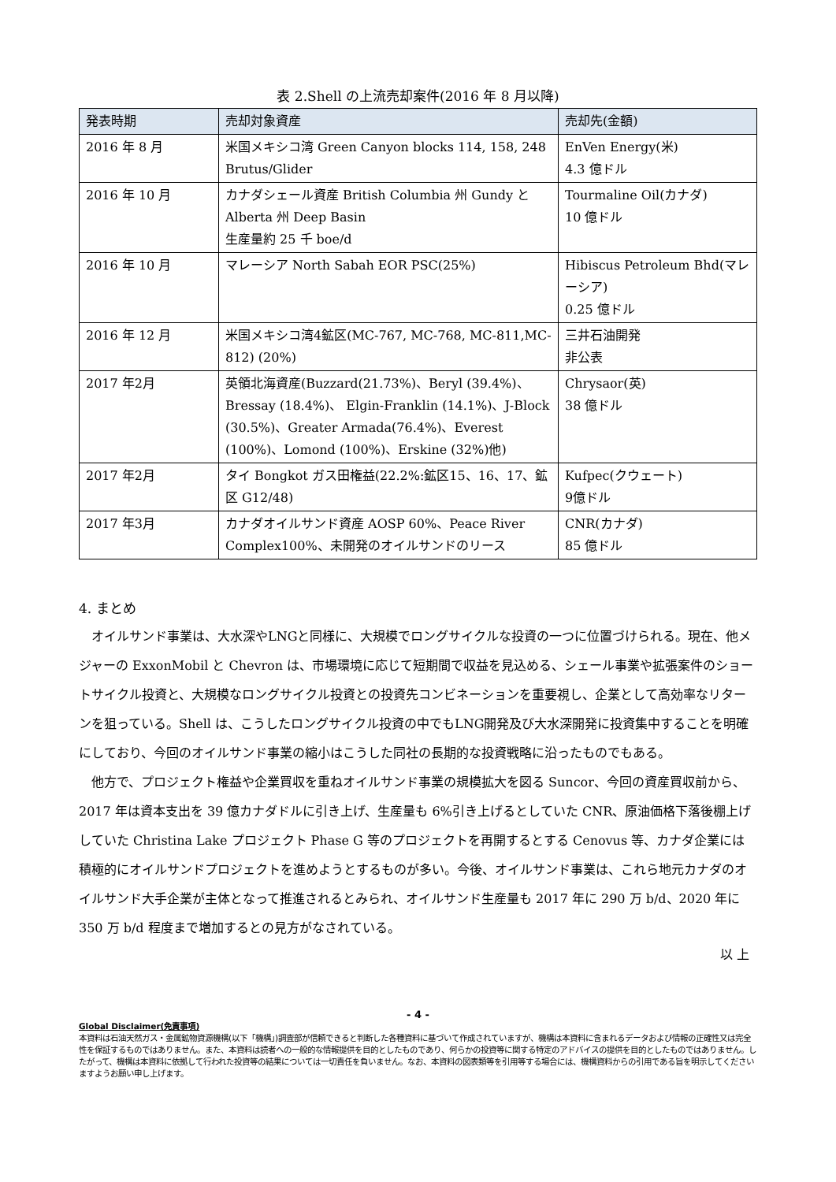表 2.Shell の上流売却案件(2016 年 8 月以降)
| 発表時期 | 売却対象資産 | 売却先(金額) |
| --- | --- | --- |
| 2016 年 8 月 | 米国メキシコ湾 Green Canyon blocks 114, 158, 248 Brutus/Glider | EnVen Energy(米) 4.3 億ドル |
| 2016 年 10 月 | カナダシェール資産 British Columbia 州 Gundy と Alberta 州 Deep Basin 生産量約 25 千 boe/d | Tourmaline Oil(カナダ) 10 億ドル |
| 2016 年 10 月 | マレーシア North Sabah EOR PSC(25%) | Hibiscus Petroleum Bhd(マレーシア) 0.25 億ドル |
| 2016 年 12 月 | 米国メキシコ湾4鉱区(MC-767, MC-768, MC-811,MC-812) (20%) | 三井石油開発 非公表 |
| 2017 年2月 | 英領北海資産(Buzzard(21.73%)、Beryl (39.4%)、Bressay (18.4%)、 Elgin-Franklin (14.1%)、J-Block (30.5%)、Greater Armada(76.4%)、Everest (100%)、Lomond (100%)、Erskine (32%)他) | Chrysaor(英) 38 億ドル |
| 2017 年2月 | タイ Bongkot ガス田権益(22.2%:鉱区15、16、17、鉱区 G12/48) | Kufpec(クウェート) 9億ドル |
| 2017 年3月 | カナダオイルサンド資産 AOSP 60%、Peace River Complex100%、未開発のオイルサンドのリース | CNR(カナダ) 85 億ドル |
4. まとめ
オイルサンド事業は、大水深やLNGと同様に、大規模でロングサイクルな投資の一つに位置づけられる。現在、他メジャーの ExxonMobil と Chevron は、市場環境に応じて短期間で収益を見込める、シェール事業や拡張案件のショートサイクル投資と、大規模なロングサイクル投資との投資先コンビネーションを重要視し、企業として高効率なリターンを狙っている。Shell は、こうしたロングサイクル投資の中でもLNG開発及び大水深開発に投資集中することを明確にしており、今回のオイルサンド事業の縮小はこうした同社の長期的な投資戦略に沿ったものでもある。
他方で、プロジェクト権益や企業買収を重ねオイルサンド事業の規模拡大を図る Suncor、今回の資産買収前から、2017 年は資本支出を 39 億カナダドルに引き上げ、生産量も 6%引き上げるとしていた CNR、原油価格下落後棚上げしていた Christina Lake プロジェクト Phase G 等のプロジェクトを再開するとする Cenovus 等、カナダ企業には積極的にオイルサンドプロジェクトを進めようとするものが多い。今後、オイルサンド事業は、これら地元カナダのオイルサンド大手企業が主体となって推進されるとみられ、オイルサンド生産量も 2017 年に 290 万 b/d、2020 年に 350 万 b/d 程度まで増加するとの見方がなされている。
以 上
- 4 -
Global Disclaimer(免責事項)
本資料は石油天然ガス・金属鉱物資源機構(以下「機構」)調査部が信頼できると判断した各種資料に基づいて作成されていますが、機構は本資料に含まれるデータおよび情報の正確性又は完全性を保証するものではありません。また、本資料は読者への一般的な情報提供を目的としたものであり、何らかの投資等に関する特定のアドバイスの提供を目的としたものではありません。したがって、機構は本資料に依拠して行われた投資等の結果については一切責任を負いません。なお、本資料の図表類等を引用等する場合には、機構資料からの引用である旨を明示してくださいますようお願い申し上げます。